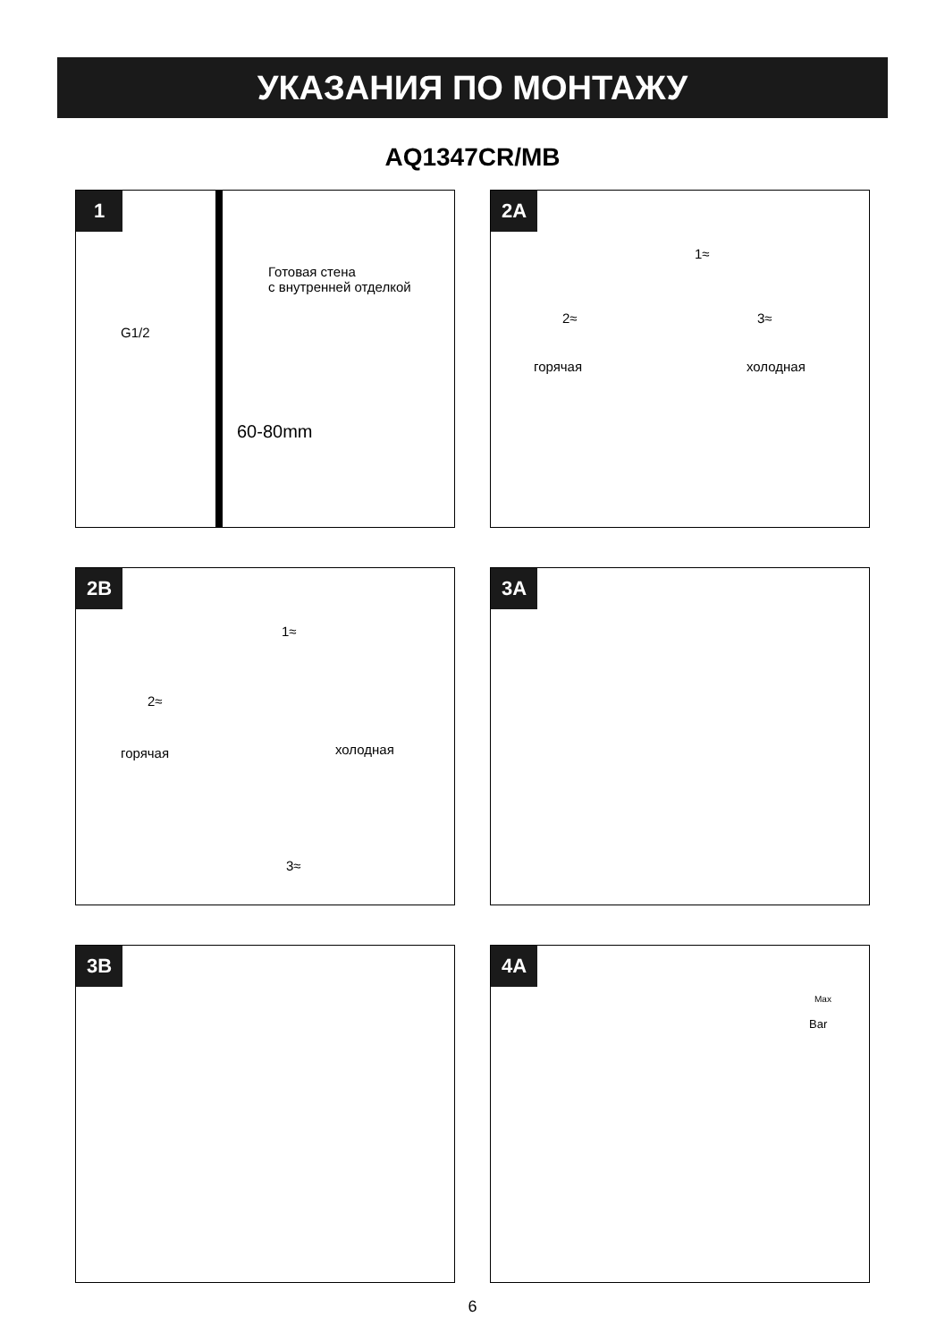УКАЗАНИЯ ПО МОНТАЖУ
AQ1347CR/MB
1
Готовая стена
с внутренней отделкой
G1/2
60-80mm
2A
1≈
2≈ 3≈
горячая холодная
2B
1≈
2≈
горячая холодная
3≈
3A
3B
4A
Max
Bar
6